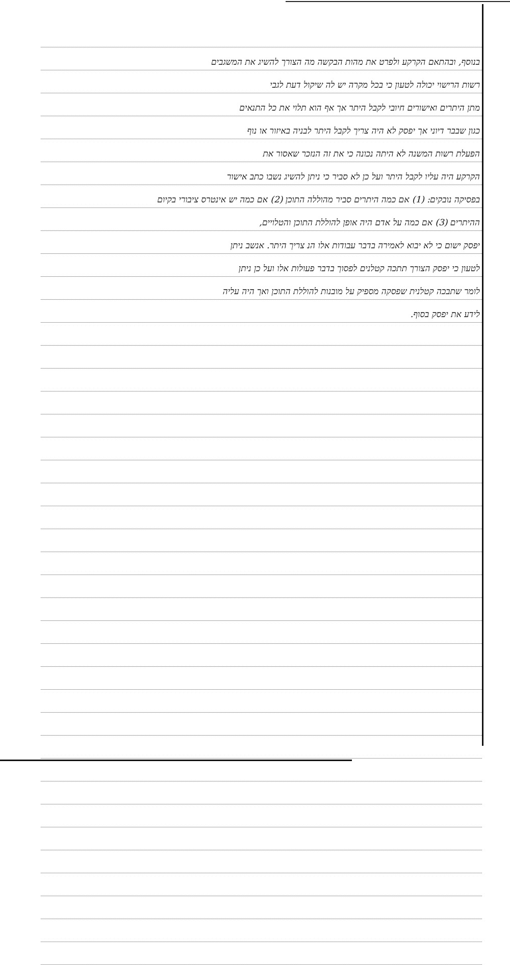בנוסף, ובהתאם הקרקע ולפרט את מהות הבקשה מה הצורך להשיג את המשגבים
רשות הרישוי יכולה לטעון כי בכל מקרה יש לה שיקול דעת לגבי
מתן היתרים ואישורים חיובי לקבל היתר אך אף הוא תלוי את כל התנאים
כגון שבבר דיוני אך יפסק לא היה צריך לקבל היתר לבניה באיזור או נוף
הפעלת רשות המשנה לא היתה נכונה כי את זה הנזכר שאסור את
הקרקע היה עליו לקבל היתר ועל כן לא סביר כי ניתן להשיג נשבו כתב אישור
בפסיקה נובקים: (1) אם כמה היתרים סביר מהוללה התוכן (2) אם כמה יש אינטרס ציבורי בקיום
ההיתרים (3) אם כמה על אדם היה אופן להוללת התוכן והטלויים,
יפסק ישום כי לא יבוא לאמירה בדבר עבודות אלו הנ צריך היתר. אנשב ניתן
לטעון כי יפסק הצורך תתכה קטלנים לפסוך בדבר פעולות אלו ועל כן ניתן
לומר שתבכה קטלנית שפסקה מספיק על מובנות להוללת התוכן ואך היה עליה
לידע את יפסק בסוף.